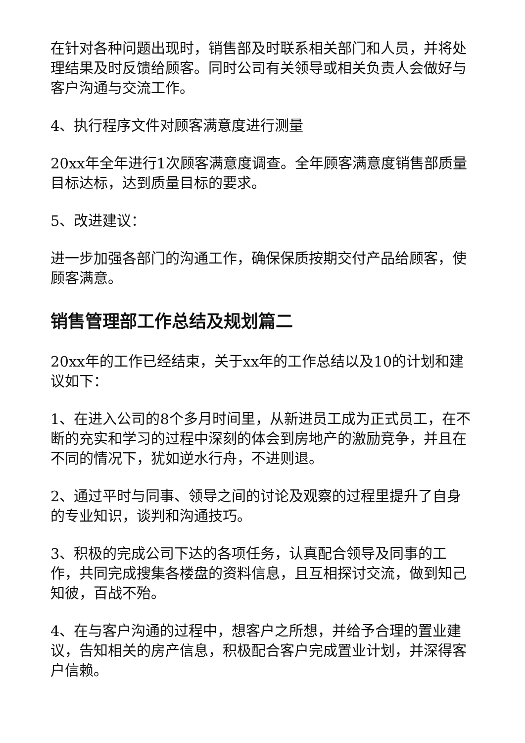在针对各种问题出现时，销售部及时联系相关部门和人员，并将处理结果及时反馈给顾客。同时公司有关领导或相关负责人会做好与客户沟通与交流工作。
4、执行程序文件对顾客满意度进行测量
20xx年全年进行1次顾客满意度调查。全年顾客满意度销售部质量目标达标，达到质量目标的要求。
5、改进建议：
进一步加强各部门的沟通工作，确保保质按期交付产品给顾客，使顾客满意。
销售管理部工作总结及规划篇二
20xx年的工作已经结束，关于xx年的工作总结以及10的计划和建议如下：
1、在进入公司的8个多月时间里，从新进员工成为正式员工，在不断的充实和学习的过程中深刻的体会到房地产的激励竞争，并且在不同的情况下，犹如逆水行舟，不进则退。
2、通过平时与同事、领导之间的讨论及观察的过程里提升了自身的专业知识，谈判和沟通技巧。
3、积极的完成公司下达的各项任务，认真配合领导及同事的工作，共同完成搜集各楼盘的资料信息，且互相探讨交流，做到知己知彼，百战不殆。
4、在与客户沟通的过程中，想客户之所想，并给予合理的置业建议，告知相关的房产信息，积极配合客户完成置业计划，并深得客户信赖。